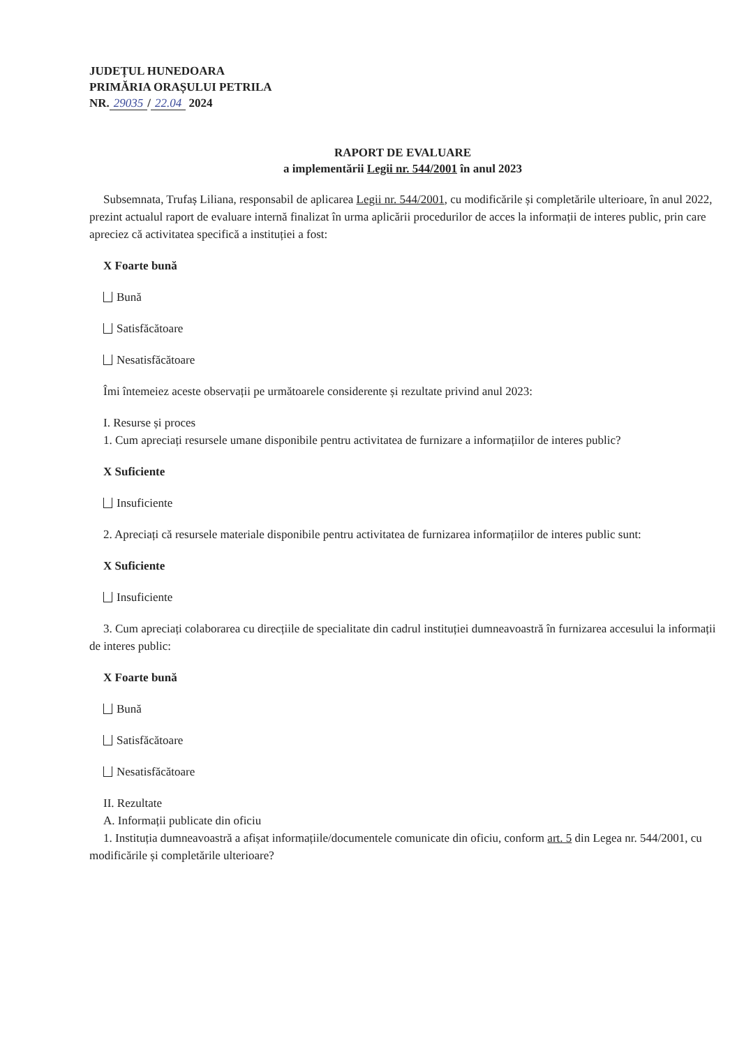JUDEȚUL HUNEDOARA
PRIMĂRIA ORAȘULUI PETRILA
NR. 29035 / 22.04 2024
RAPORT DE EVALUARE
a implementării Legii nr. 544/2001 în anul 2023
Subsemnata, Trufaș Liliana, responsabil de aplicarea Legii nr. 544/2001, cu modificările și completările ulterioare, în anul 2022, prezint actualul raport de evaluare internă finalizat în urma aplicării procedurilor de acces la informații de interes public, prin care apreciez că activitatea specifică a instituției a fost:
X Foarte bună
Bună
Satisfăcătoare
Nesatisfăcătoare
Îmi întemeiez aceste observații pe următoarele considerente și rezultate privind anul 2023:
I. Resurse și proces
1. Cum apreciați resursele umane disponibile pentru activitatea de furnizare a informațiilor de interes public?
X Suficiente
Insuficiente
2. Apreciați că resursele materiale disponibile pentru activitatea de furnizarea informațiilor de interes public sunt:
X Suficiente
Insuficiente
3. Cum apreciați colaborarea cu direcțiile de specialitate din cadrul instituției dumneavoastră în furnizarea accesului la informații de interes public:
X Foarte bună
Bună
Satisfăcătoare
Nesatisfăcătoare
II. Rezultate
A. Informații publicate din oficiu
1. Instituția dumneavoastră a afișat informațiile/documentele comunicate din oficiu, conform art. 5 din Legea nr. 544/2001, cu modificările și completările ulterioare?